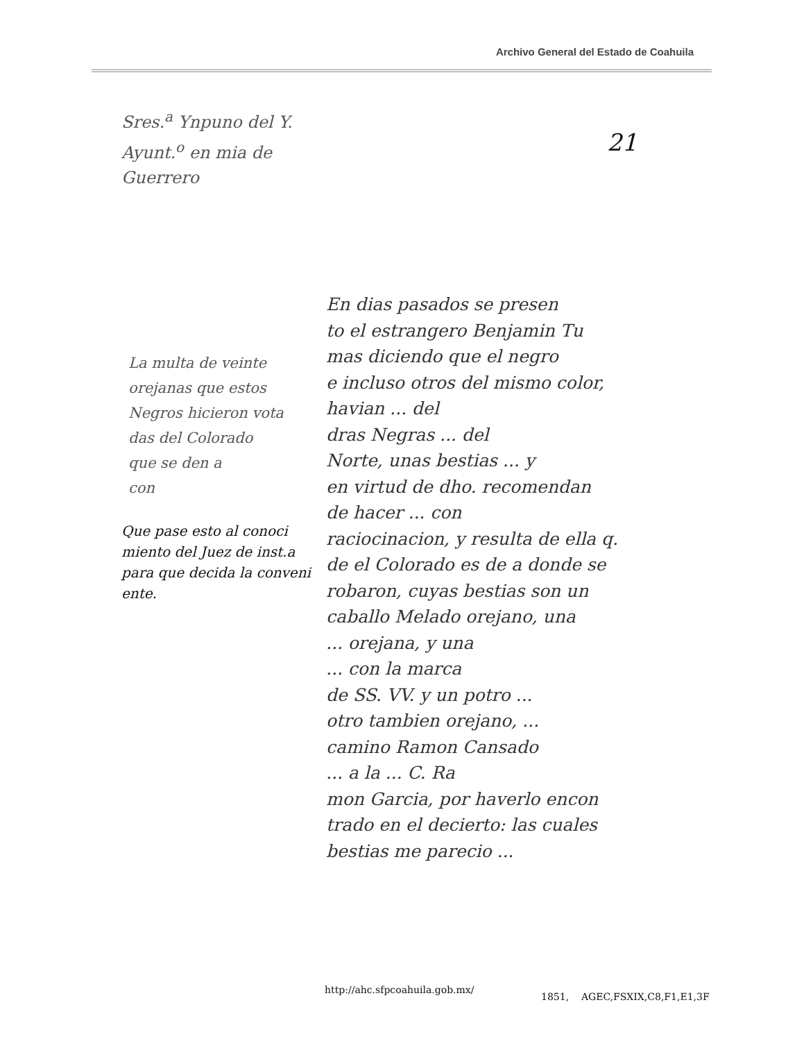Archivo General del Estado de Coahuila
Sres.<sup>a</sup> Ynpuno del Y.
Ayunt.<sup>o</sup> en mia de
Guerrero
21
La multa de veinte
orejanas que estos
Negros hicieron vota
das del Colorado
que se den a
con
Que pase esto al conoci
miento del Juez de inst.a
para que decida la conveni
ente.
En dias pasados se presen
to el estrangero Benjamin Tu
mas diciendo que el negro
e incluso otros del mismo color,
havian ... del
dras Negras ... del
Norte, unas bestias ... y
en virtud de dho. recomendan
de hacer ... con
raciocinacion, y resulta de ella q.
de el Colorado es de a donde se
robaron, cuyas bestias son un
caballo Melado orejano, una
... orejana, y una
... con la marca
de SS. VV. y un potro ...
otro tambien orejano, ...
camino Ramon Cansado
... a la ... C. Ra
mon Garcia, por haverlo encon
trado en el decierto: las cuales
bestias me parecio ...
http://ahc.sfpcoahuila.gob.mx/
1851, AGEC,FSXIX,C8,F1,E1,3F